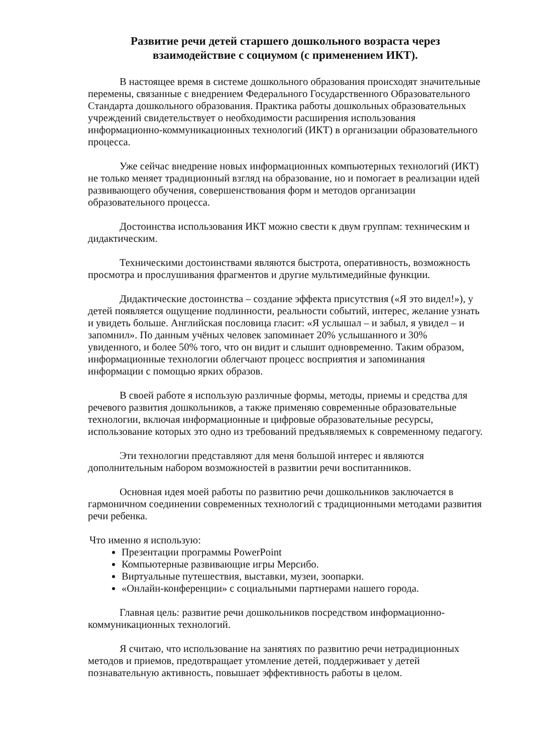Развитие речи детей старшего дошкольного возраста через
взаимодействие с социумом (с применением ИКТ).
В настоящее время в системе дошкольного образования происходят значительные перемены, связанные с внедрением Федерального Государственного Образовательного Стандарта дошкольного образования. Практика работы дошкольных образовательных учреждений свидетельствует о необходимости расширения использования информационно-коммуникационных технологий (ИКТ) в организации образовательного процесса.
Уже сейчас внедрение новых информационных компьютерных технологий (ИКТ) не только меняет традиционный взгляд на образование, но и помогает в реализации идей развивающего обучения, совершенствования форм и методов организации образовательного процесса.
Достоинства использования ИКТ можно свести к двум группам: техническим и дидактическим.
Техническими достоинствами являются быстрота, оперативность, возможность просмотра и прослушивания фрагментов и другие мультимедийные функции.
Дидактические достоинства – создание эффекта присутствия («Я это видел!»), у детей появляется ощущение подлинности, реальности событий, интерес, желание узнать и увидеть больше. Английская пословица гласит: «Я услышал – и забыл, я увидел – и запомнил». По данным учёных человек запоминает 20% услышанного и 30% увиденного, и более 50% того, что он видит и слышит одновременно. Таким образом, информационные технологии облегчают процесс восприятия и запоминания информации с помощью ярких образов.
В своей работе я использую различные формы, методы, приемы и средства для речевого развития дошкольников, а также применяю современные образовательные технологии, включая информационные и цифровые образовательные ресурсы, использование которых это одно из требований предъявляемых к современному педагогу.
Эти технологии представляют для меня большой интерес и являются дополнительным набором возможностей в развитии речи воспитанников.
Основная идея моей работы по развитию речи дошкольников заключается в гармоничном соединении современных технологий с традиционными методами развития речи ребенка.
Что именно я использую:
Презентации программы PowerPoint
Компьютерные развивающие игры Мерсибо.
Виртуальные путешествия, выставки, музеи, зоопарки.
«Онлайн-конференции» с социальными партнерами нашего города.
Главная цель: развитие речи дошкольников посредством информационно-коммуникационных технологий.
Я считаю, что использование на занятиях по развитию речи нетрадиционных методов и приемов, предотвращает утомление детей, поддерживает у детей познавательную активность, повышает эффективность работы в целом.